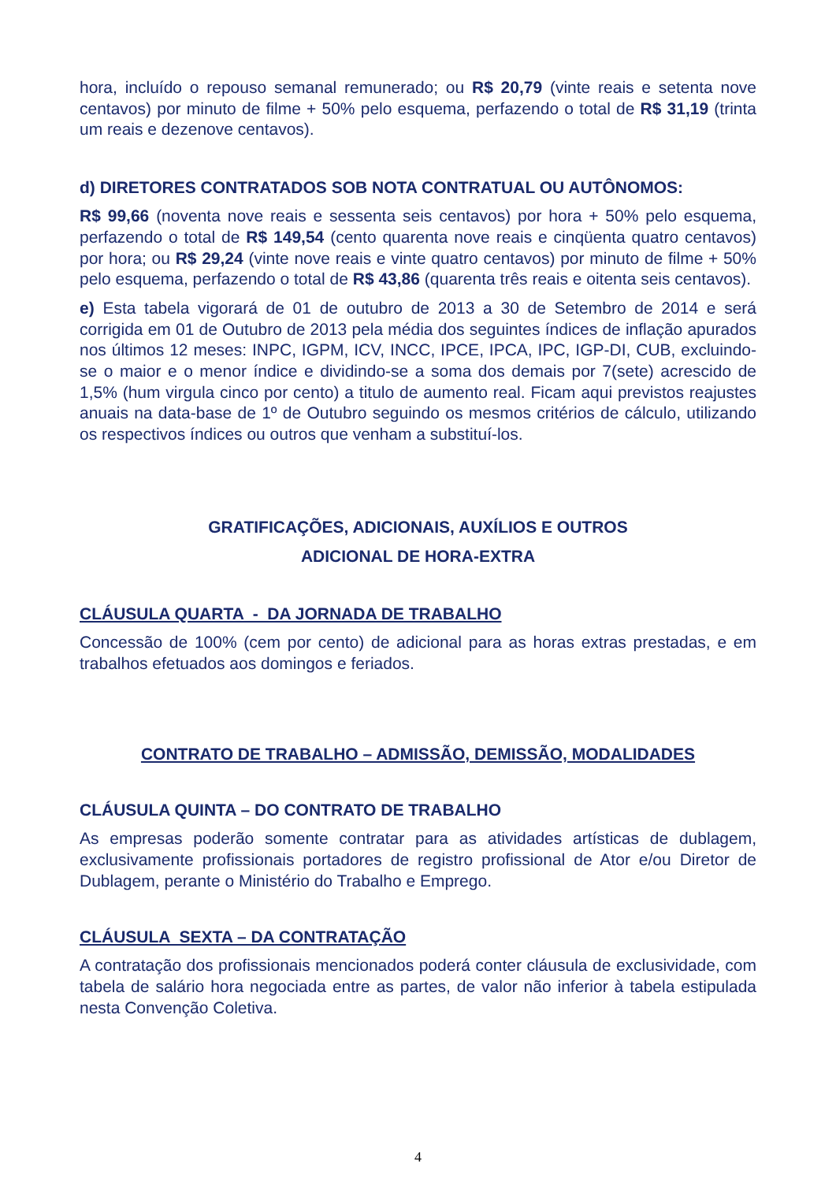hora, incluído o repouso semanal remunerado; ou R$ 20,79 (vinte reais e setenta nove centavos) por minuto de filme + 50% pelo esquema, perfazendo o total de R$ 31,19 (trinta um reais e dezenove centavos).
d) DIRETORES CONTRATADOS SOB NOTA CONTRATUAL OU AUTÔNOMOS:
R$ 99,66 (noventa nove reais e sessenta seis centavos) por hora + 50% pelo esquema, perfazendo o total de R$ 149,54 (cento quarenta nove reais e cinqüenta quatro centavos) por hora; ou R$ 29,24 (vinte nove reais e vinte quatro centavos) por minuto de filme + 50% pelo esquema, perfazendo o total de R$ 43,86 (quarenta três reais e oitenta seis centavos).
e) Esta tabela vigorará de 01 de outubro de 2013 a 30 de Setembro de 2014 e será corrigida em 01 de Outubro de 2013 pela média dos seguintes índices de inflação apurados nos últimos 12 meses: INPC, IGPM, ICV, INCC, IPCE, IPCA, IPC, IGP-DI, CUB, excluindo-se o maior e o menor índice e dividindo-se a soma dos demais por 7(sete) acrescido de 1,5% (hum virgula cinco por cento) a titulo de aumento real. Ficam aqui previstos reajustes anuais na data-base de 1º de Outubro seguindo os mesmos critérios de cálculo, utilizando os respectivos índices ou outros que venham a substituí-los.
GRATIFICAÇÕES, ADICIONAIS, AUXÍLIOS E OUTROS
ADICIONAL DE HORA-EXTRA
CLÁUSULA QUARTA - DA JORNADA DE TRABALHO
Concessão de 100% (cem por cento) de adicional para as horas extras prestadas, e em trabalhos efetuados aos domingos e feriados.
CONTRATO DE TRABALHO – ADMISSÃO, DEMISSÃO, MODALIDADES
CLÁUSULA QUINTA – DO CONTRATO DE TRABALHO
As empresas poderão somente contratar para as atividades artísticas de dublagem, exclusivamente profissionais portadores de registro profissional de Ator e/ou Diretor de Dublagem, perante o Ministério do Trabalho e Emprego.
CLÁUSULA SEXTA – DA CONTRATAÇÃO
A contratação dos profissionais mencionados poderá conter cláusula de exclusividade, com tabela de salário hora negociada entre as partes, de valor não inferior à tabela estipulada nesta Convenção Coletiva.
4